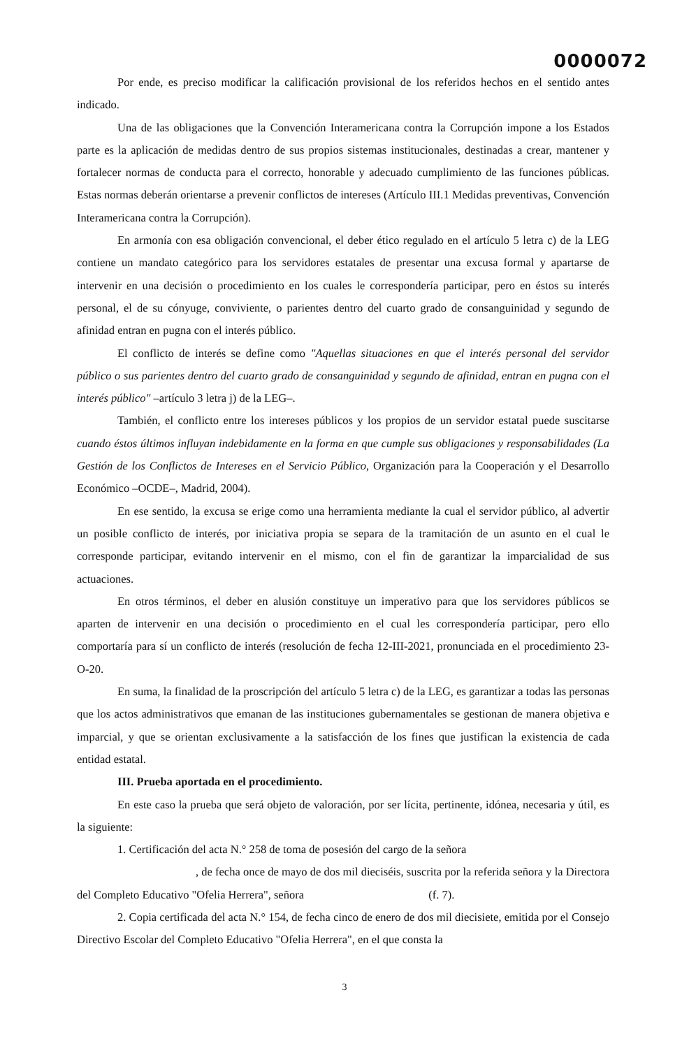0000072
Por ende, es preciso modificar la calificación provisional de los referidos hechos en el sentido antes indicado.
Una de las obligaciones que la Convención Interamericana contra la Corrupción impone a los Estados parte es la aplicación de medidas dentro de sus propios sistemas institucionales, destinadas a crear, mantener y fortalecer normas de conducta para el correcto, honorable y adecuado cumplimiento de las funciones públicas. Estas normas deberán orientarse a prevenir conflictos de intereses (Artículo III.1 Medidas preventivas, Convención Interamericana contra la Corrupción).
En armonía con esa obligación convencional, el deber ético regulado en el artículo 5 letra c) de la LEG contiene un mandato categórico para los servidores estatales de presentar una excusa formal y apartarse de intervenir en una decisión o procedimiento en los cuales le correspondería participar, pero en éstos su interés personal, el de su cónyuge, conviviente, o parientes dentro del cuarto grado de consanguinidad y segundo de afinidad entran en pugna con el interés público.
El conflicto de interés se define como "Aquellas situaciones en que el interés personal del servidor público o sus parientes dentro del cuarto grado de consanguinidad y segundo de afinidad, entran en pugna con el interés público" –artículo 3 letra j) de la LEG–.
También, el conflicto entre los intereses públicos y los propios de un servidor estatal puede suscitarse cuando éstos últimos influyan indebidamente en la forma en que cumple sus obligaciones y responsabilidades (La Gestión de los Conflictos de Intereses en el Servicio Público, Organización para la Cooperación y el Desarrollo Económico –OCDE–, Madrid, 2004).
En ese sentido, la excusa se erige como una herramienta mediante la cual el servidor público, al advertir un posible conflicto de interés, por iniciativa propia se separa de la tramitación de un asunto en el cual le corresponde participar, evitando intervenir en el mismo, con el fin de garantizar la imparcialidad de sus actuaciones.
En otros términos, el deber en alusión constituye un imperativo para que los servidores públicos se aparten de intervenir en una decisión o procedimiento en el cual les correspondería participar, pero ello comportaría para sí un conflicto de interés (resolución de fecha 12-III-2021, pronunciada en el procedimiento 23-O-20.
En suma, la finalidad de la proscripción del artículo 5 letra c) de la LEG, es garantizar a todas las personas que los actos administrativos que emanan de las instituciones gubernamentales se gestionan de manera objetiva e imparcial, y que se orientan exclusivamente a la satisfacción de los fines que justifican la existencia de cada entidad estatal.
III. Prueba aportada en el procedimiento.
En este caso la prueba que será objeto de valoración, por ser lícita, pertinente, idónea, necesaria y útil, es la siguiente:
1. Certificación del acta N.° 258 de toma de posesión del cargo de la señora
, de fecha once de mayo de dos mil dieciséis, suscrita por la referida señora y la Directora del Completo Educativo "Ofelia Herrera", señora (f. 7).
2. Copia certificada del acta N.° 154, de fecha cinco de enero de dos mil diecisiete, emitida por el Consejo Directivo Escolar del Completo Educativo "Ofelia Herrera", en el que consta la
3